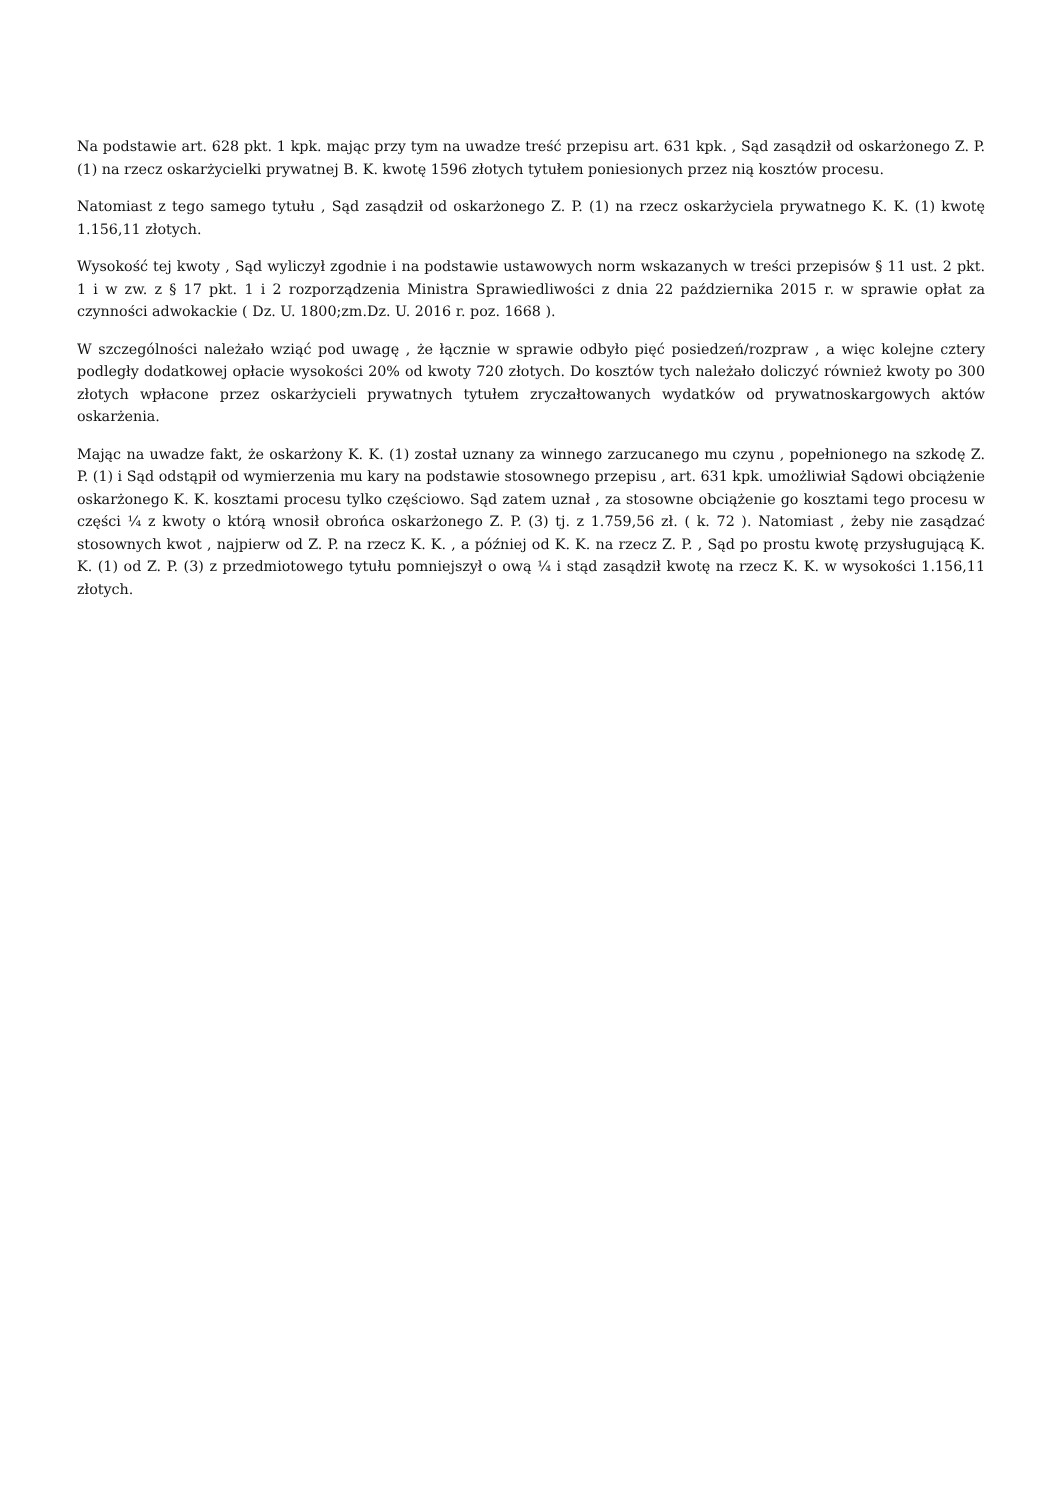Na podstawie art. 628 pkt. 1 kpk. mając przy tym na uwadze treść przepisu art. 631 kpk. , Sąd zasądził od oskarżonego Z. P. (1) na rzecz oskarżycielki prywatnej B. K. kwotę 1596 złotych tytułem poniesionych przez nią kosztów procesu.
Natomiast z tego samego tytułu , Sąd zasądził od oskarżonego Z. P. (1) na rzecz oskarżyciela prywatnego K. K. (1) kwotę 1.156,11 złotych.
Wysokość tej kwoty , Sąd wyliczył zgodnie i na podstawie ustawowych norm wskazanych w treści przepisów § 11 ust. 2 pkt. 1 i w zw. z § 17 pkt. 1 i 2 rozporządzenia Ministra Sprawiedliwości z dnia 22 października 2015 r. w sprawie opłat za czynności adwokackie ( Dz. U. 1800;zm.Dz. U. 2016 r. poz. 1668 ).
W szczególności należało wziąć pod uwagę , że łącznie w sprawie odbyło pięć posiedzeń/rozpraw , a więc kolejne cztery podległy dodatkowej opłacie wysokości 20% od kwoty 720 złotych. Do kosztów tych należało doliczyć również kwoty po 300 złotych wpłacone przez oskarżycieli prywatnych tytułem zryczałtowanych wydatków od prywatnoskargowych aktów oskarżenia.
Mając na uwadze fakt, że oskarżony K. K. (1) został uznany za winnego zarzucanego mu czynu , popełnionego na szkodę Z. P. (1) i Sąd odstąpił od wymierzenia mu kary na podstawie stosownego przepisu , art. 631 kpk. umożliwiał Sądowi obciążenie oskarżonego K. K. kosztami procesu tylko częściowo. Sąd zatem uznał , za stosowne obciążenie go kosztami tego procesu w części ¼ z kwoty o którą wnosił obrońca oskarżonego Z. P. (3) tj. z 1.759,56 zł. ( k. 72 ). Natomiast , żeby nie zasądzać stosownych kwot , najpierw od Z. P. na rzecz K. K. , a później od K. K. na rzecz Z. P. , Sąd po prostu kwotę przysługującą K. K. (1) od Z. P. (3) z przedmiotowego tytułu pomniejszył o ową ¼ i stąd zasądził kwotę na rzecz K. K. w wysokości 1.156,11 złotych.